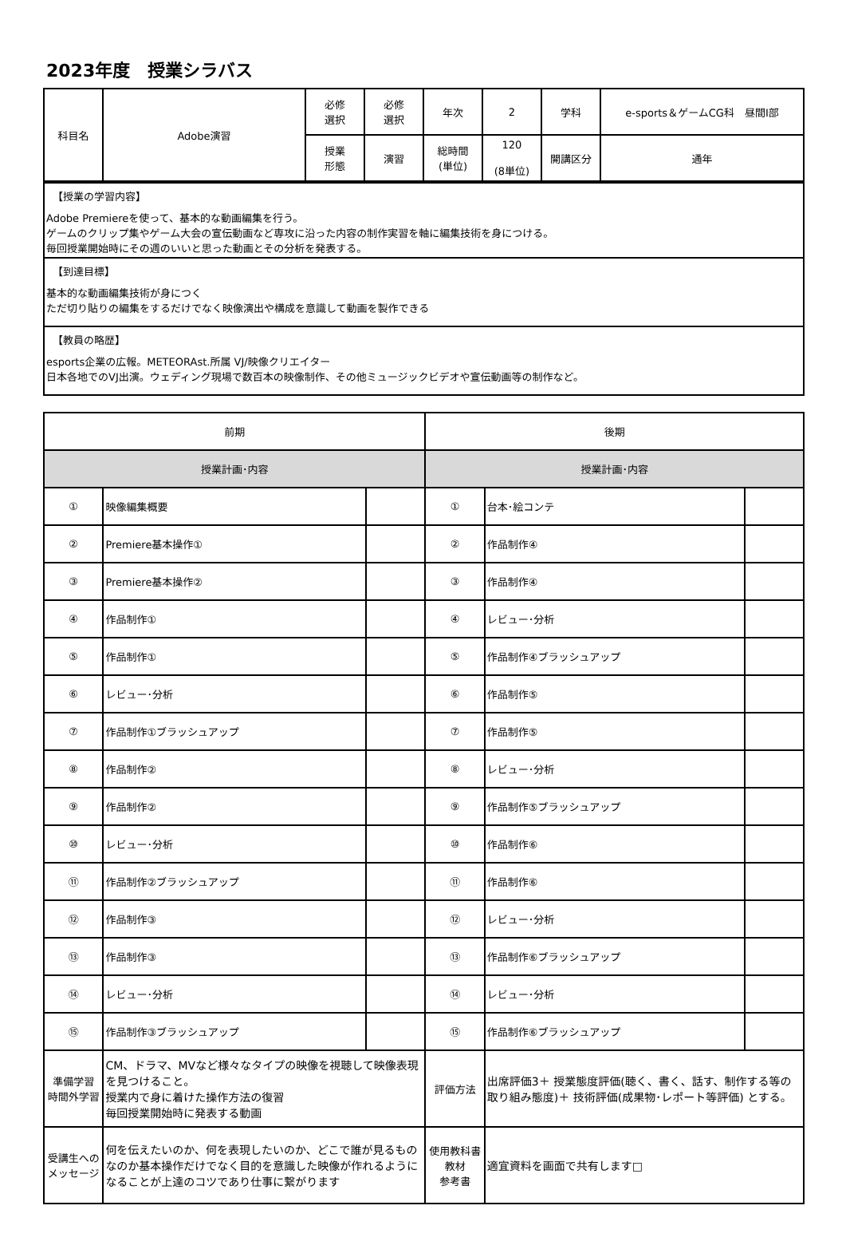2023年度　授業シラバス
| 科目名 | Adobe演習 | 必修 選択 | 必修 選択 | 年次 | 2 | 学科 | e-sports＆ゲームCG科 昼間Ⅰ部 |
| | | 授業 形態 | 演習 | 総時間 (単位) | 120 (8単位) | 開講区分 | 通年 |
| 【授業の学習内容】 Adobe Premiereを使って、基本的な動画編集を行う。 ゲームのクリップ集やゲーム大会の宣伝動画など専攻に沿った内容の制作実習を軸に編集技術を身につける。 毎回授業開始時にその週のいいと思った動画とその分析を発表する。 |
| 【到達目標】 基本的な動画編集技術が身につく ただ切り貼りの編集をするだけでなく映像演出や構成を意識して動画を製作できる |
| 【教員の略歴】 esports企業の広報。METEORAst.所属 VJ/映像クリエイター 日本各地でのVJ出演。ウェディング現場で数百本の映像制作、その他ミュージックビデオや宣伝動画等の制作など。 |
| 前期 | | | 後期 | | |
| 授業計画･内容 | | | 授業計画･内容 | | |
| ① | 映像編集概要 | | ① | 台本･絵コンテ | |
| ② | Premiere基本操作① | | ② | 作品制作④ | |
| ③ | Premiere基本操作② | | ③ | 作品制作④ | |
| ④ | 作品制作① | | ④ | レビュー･分析 | |
| ⑤ | 作品制作① | | ⑤ | 作品制作④ブラッシュアップ | |
| ⑥ | レビュー･分析 | | ⑥ | 作品制作⑤ | |
| ⑦ | 作品制作①ブラッシュアップ | | ⑦ | 作品制作⑤ | |
| ⑧ | 作品制作② | | ⑧ | レビュー･分析 | |
| ⑨ | 作品制作② | | ⑨ | 作品制作⑤ブラッシュアップ | |
| ⑩ | レビュー･分析 | | ⑩ | 作品制作⑥ | |
| ⑪ | 作品制作②ブラッシュアップ | | ⑪ | 作品制作⑥ | |
| ⑫ | 作品制作③ | | ⑫ | レビュー･分析 | |
| ⑬ | 作品制作③ | | ⑬ | 作品制作⑥ブラッシュアップ | |
| ⑭ | レビュー･分析 | | ⑭ | レビュー･分析 | |
| ⑮ | 作品制作③ブラッシュアップ | | ⑮ | 作品制作⑥ブラッシュアップ | |
| 準備学習 時間外学習 | CM、ドラマ、MVなど様々なタイプの映像を視聴して映像表現を見つけること。 授業内で身に着けた操作方法の復習 毎回授業開始時に発表する動画 | | 評価方法 | 出席評価3＋ 授業態度評価(聴く、書く、話す、制作する等の取り組み態度)＋ 技術評価(成果物･レポート等評価) とする。 | |
| 受講生への メッセージ | 何を伝えたいのか、何を表現したいのか、どこで誰が見るものなのか基本操作だけでなく目的を意識した映像が作れるようになることが上達のコツであり仕事に繋がります | | 使用教科書 教材 参考書 | 適宜資料を画面で共有します□ | |